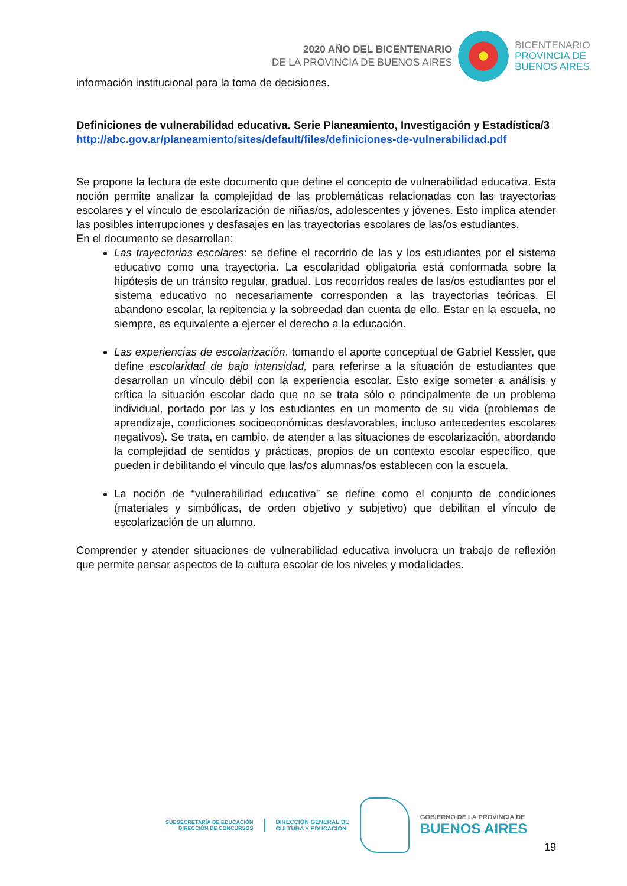2020 AÑO DEL BICENTENARIO
DE LA PROVINCIA DE BUENOS AIRES
BICENTENARIO
PROVINCIA DE
BUENOS AIRES
información institucional para la toma de decisiones.
Definiciones de vulnerabilidad educativa. Serie Planeamiento, Investigación y Estadística/3
http://abc.gov.ar/planeamiento/sites/default/files/definiciones-de-vulnerabilidad.pdf
Se propone la lectura de este documento que define el concepto de vulnerabilidad educativa. Esta noción permite analizar la complejidad de las problemáticas relacionadas con las trayectorias escolares y el vínculo de escolarización de niñas/os, adolescentes y jóvenes. Esto implica atender las posibles interrupciones y desfasajes en las trayectorias escolares de las/os estudiantes.
En el documento se desarrollan:
Las trayectorias escolares: se define el recorrido de las y los estudiantes por el sistema educativo como una trayectoria. La escolaridad obligatoria está conformada sobre la hipótesis de un tránsito regular, gradual. Los recorridos reales de las/os estudiantes por el sistema educativo no necesariamente corresponden a las trayectorias teóricas. El abandono escolar, la repitencia y la sobreedad dan cuenta de ello. Estar en la escuela, no siempre, es equivalente a ejercer el derecho a la educación.
Las experiencias de escolarización, tomando el aporte conceptual de Gabriel Kessler, que define escolaridad de bajo intensidad, para referirse a la situación de estudiantes que desarrollan un vínculo débil con la experiencia escolar. Esto exige someter a análisis y crítica la situación escolar dado que no se trata sólo o principalmente de un problema individual, portado por las y los estudiantes en un momento de su vida (problemas de aprendizaje, condiciones socioeconómicas desfavorables, incluso antecedentes escolares negativos). Se trata, en cambio, de atender a las situaciones de escolarización, abordando la complejidad de sentidos y prácticas, propios de un contexto escolar específico, que pueden ir debilitando el vínculo que las/os alumnas/os establecen con la escuela.
La noción de “vulnerabilidad educativa” se define como el conjunto de condiciones (materiales y simbólicas, de orden objetivo y subjetivo) que debilitan el vínculo de escolarización de un alumno.
Comprender y atender situaciones de vulnerabilidad educativa involucra un trabajo de reflexión que permite pensar aspectos de la cultura escolar de los niveles y modalidades.
SUBSECRETARÍA DE EDUCACIÓN
DIRECCIÓN DE CONCURSOS
DIRECCIÓN GENERAL DE
CULTURA Y EDUCACIÓN
GOBIERNO DE LA PROVINCIA DE
BUENOS AIRES
19